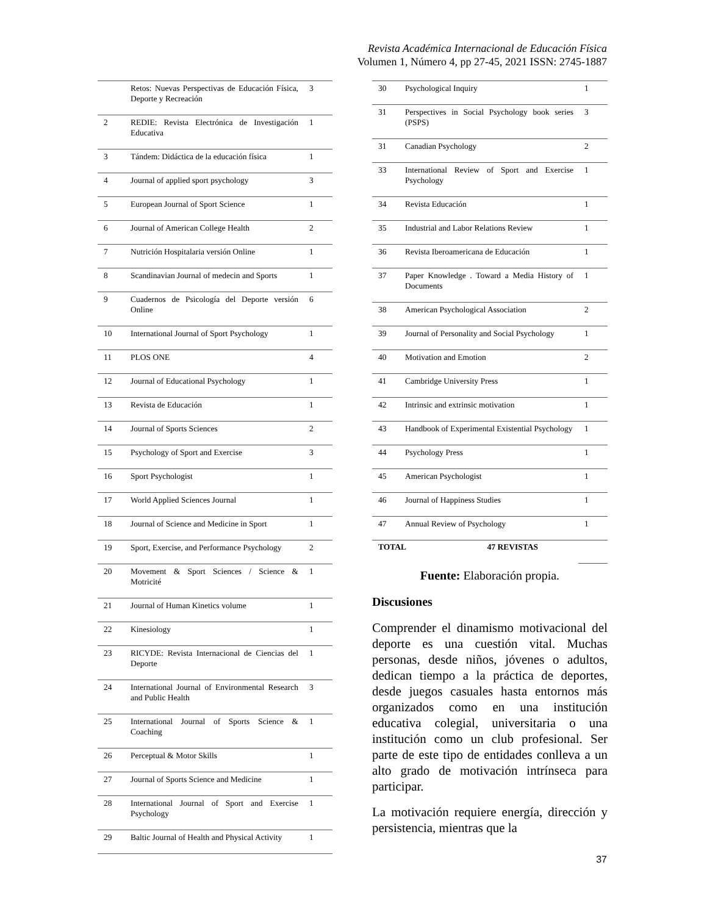Revista Académica Internacional de Educación Física
Volumen 1, Número 4, pp 27-45, 2021 ISSN: 2745-1887
| | Retos: Nuevas Perspectivas de Educación Física, Deporte y Recreación | 3 |
| 2 | REDIE: Revista Electrónica de Investigación Educativa | 1 |
| 3 | Tándem: Didáctica de la educación física | 1 |
| 4 | Journal of applied sport psychology | 3 |
| 5 | European Journal of Sport Science | 1 |
| 6 | Journal of American College Health | 2 |
| 7 | Nutrición Hospitalaria versión Online | 1 |
| 8 | Scandinavian Journal of medecin and Sports | 1 |
| 9 | Cuadernos de Psicología del Deporte versión Online | 6 |
| 10 | International Journal of Sport Psychology | 1 |
| 11 | PLOS ONE | 4 |
| 12 | Journal of Educational Psychology | 1 |
| 13 | Revista de Educación | 1 |
| 14 | Journal of Sports Sciences | 2 |
| 15 | Psychology of Sport and Exercise | 3 |
| 16 | Sport Psychologist | 1 |
| 17 | World Applied Sciences Journal | 1 |
| 18 | Journal of Science and Medicine in Sport | 1 |
| 19 | Sport, Exercise, and Performance Psychology | 2 |
| 20 | Movement & Sport Sciences / Science & Motricité | 1 |
| 21 | Journal of Human Kinetics volume | 1 |
| 22 | Kinesiology | 1 |
| 23 | RICYDE: Revista Internacional de Ciencias del Deporte | 1 |
| 24 | International Journal of Environmental Research and Public Health | 3 |
| 25 | International Journal of Sports Science & Coaching | 1 |
| 26 | Perceptual & Motor Skills | 1 |
| 27 | Journal of Sports Science and Medicine | 1 |
| 28 | International Journal of Sport and Exercise Psychology | 1 |
| 29 | Baltic Journal of Health and Physical Activity | 1 |
| 30 | Psychological Inquiry | 1 |
| 31 | Perspectives in Social Psychology book series (PSPS) | 3 |
| 31 | Canadian Psychology | 2 |
| 33 | International Review of Sport and Exercise Psychology | 1 |
| 34 | Revista Educación | 1 |
| 35 | Industrial and Labor Relations Review | 1 |
| 36 | Revista Iberoamericana de Educación | 1 |
| 37 | Paper Knowledge . Toward a Media History of Documents | 1 |
| 38 | American Psychological Association | 2 |
| 39 | Journal of Personality and Social Psychology | 1 |
| 40 | Motivation and Emotion | 2 |
| 41 | Cambridge University Press | 1 |
| 42 | Intrinsic and extrinsic motivation | 1 |
| 43 | Handbook of Experimental Existential Psychology | 1 |
| 44 | Psychology Press | 1 |
| 45 | American Psychologist | 1 |
| 46 | Journal of Happiness Studies | 1 |
| 47 | Annual Review of Psychology | 1 |
| TOTAL 47 REVISTAS | | |
Fuente: Elaboración propia.
Discusiones
Comprender el dinamismo motivacional del deporte es una cuestión vital. Muchas personas, desde niños, jóvenes o adultos, dedican tiempo a la práctica de deportes, desde juegos casuales hasta entornos más organizados como en una institución educativa colegial, universitaria o una institución como un club profesional. Ser parte de este tipo de entidades conlleva a un alto grado de motivación intrínseca para participar.
La motivación requiere energía, dirección y persistencia, mientras que la
37